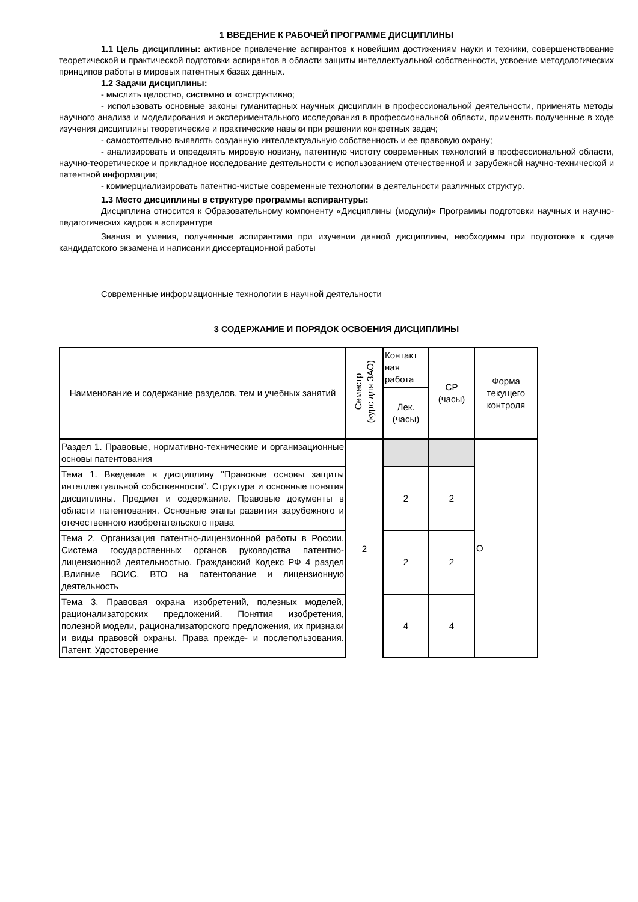1 ВВЕДЕНИЕ К РАБОЧЕЙ ПРОГРАММЕ ДИСЦИПЛИНЫ
1.1 Цель дисциплины: активное привлечение аспирантов к новейшим достижениям науки и техники, совершенствование теоретической и практической подготовки аспирантов в области защиты интеллектуальной собственности, усвоение методологических принципов работы в мировых патентных базах данных.
1.2 Задачи дисциплины:
- мыслить целостно, системно и конструктивно;
- использовать основные законы гуманитарных научных дисциплин в профессиональной деятельности, применять методы научного анализа и моделирования и экспериментального исследования в профессиональной области, применять полученные в ходе изучения дисциплины теоретические и практические навыки при решении конкретных задач;
- самостоятельно выявлять созданную интеллектуальную собственность и ее правовую охрану;
- анализировать и определять мировую новизну, патентную чистоту современных технологий в профессиональной области, научно-теоретическое и прикладное исследование деятельности с использованием отечественной и зарубежной научно-технической и патентной информации;
- коммерциализировать патентно-чистые современные технологии в деятельности различных структур.
1.3 Место дисциплины в структуре программы аспирантуры:
Дисциплина относится к Образовательному компоненту «Дисциплины (модули)» Программы подготовки научных и научно-педагогических кадров в аспирантуре
Знания и умения, полученные аспирантами при изучении данной дисциплины, необходимы при подготовке к сдаче кандидатского экзамена и написании диссертационной работы
Современные информационные технологии в научной деятельности
3 СОДЕРЖАНИЕ И ПОРЯДОК ОСВОЕНИЯ ДИСЦИПЛИНЫ
| Наименование и содержание разделов, тем и учебных занятий | Семестр (курс для ЗАО) | Контакт ная работа | СР (часы) | Форма текущего контроля |
| | | Лек. (часы) | | |
| Раздел 1. Правовые, нормативно-технические и организационные основы патентования | 2 | | | О |
| Тема 1. Введение в дисциплину "Правовые основы защиты интеллектуальной собственности". Структура и основные понятия дисциплины. Предмет и содержание. Правовые документы в области патентования. Основные этапы развития зарубежного и отечественного изобретательского права | | 2 | 2 | |
| Тема 2. Организация патентно-лицензионной работы в России. Система государственных органов руководства патентно-лицензионной деятельностью. Гражданский Кодекс РФ 4 раздел .Влияние ВОИС, ВТО на патентование и лицензионную деятельность | | 2 | 2 | |
| Тема 3. Правовая охрана изобретений, полезных моделей, рационализаторских предложений. Понятия изобретения, полезной модели, рационализаторского предложения, их признаки и виды правовой охраны. Права прежде- и послепользования. Патент. Удостоверение | | 4 | 4 | |